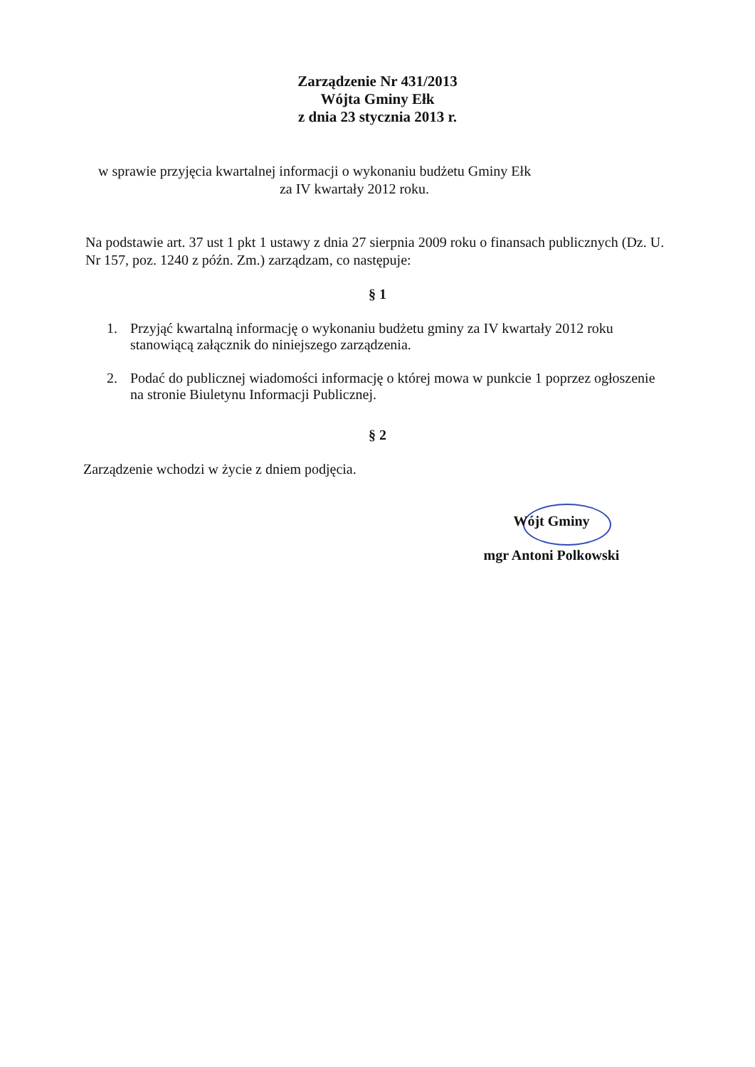Zarządzenie Nr 431/2013
Wójta Gminy Ełk
z dnia 23 stycznia 2013 r.
w sprawie przyjęcia kwartalnej informacji o wykonaniu budżetu Gminy Ełk
za IV kwartały 2012 roku.
Na podstawie art. 37 ust 1 pkt 1 ustawy z dnia 27 sierpnia 2009 roku o finansach publicznych (Dz. U. Nr 157, poz. 1240 z późn. Zm.) zarządzam, co następuje:
§ 1
1. Przyjąć kwartalną informację o wykonaniu budżetu gminy za IV kwartały 2012 roku stanowiącą załącznik do niniejszego zarządzenia.
2. Podać do publicznej wiadomości informację o której mowa w punkcie 1 poprzez ogłoszenie na stronie Biuletynu Informacji Publicznej.
§ 2
Zarządzenie wchodzi w życie z dniem podjęcia.
Wójt Gminy
mgr Antoni Polkowski